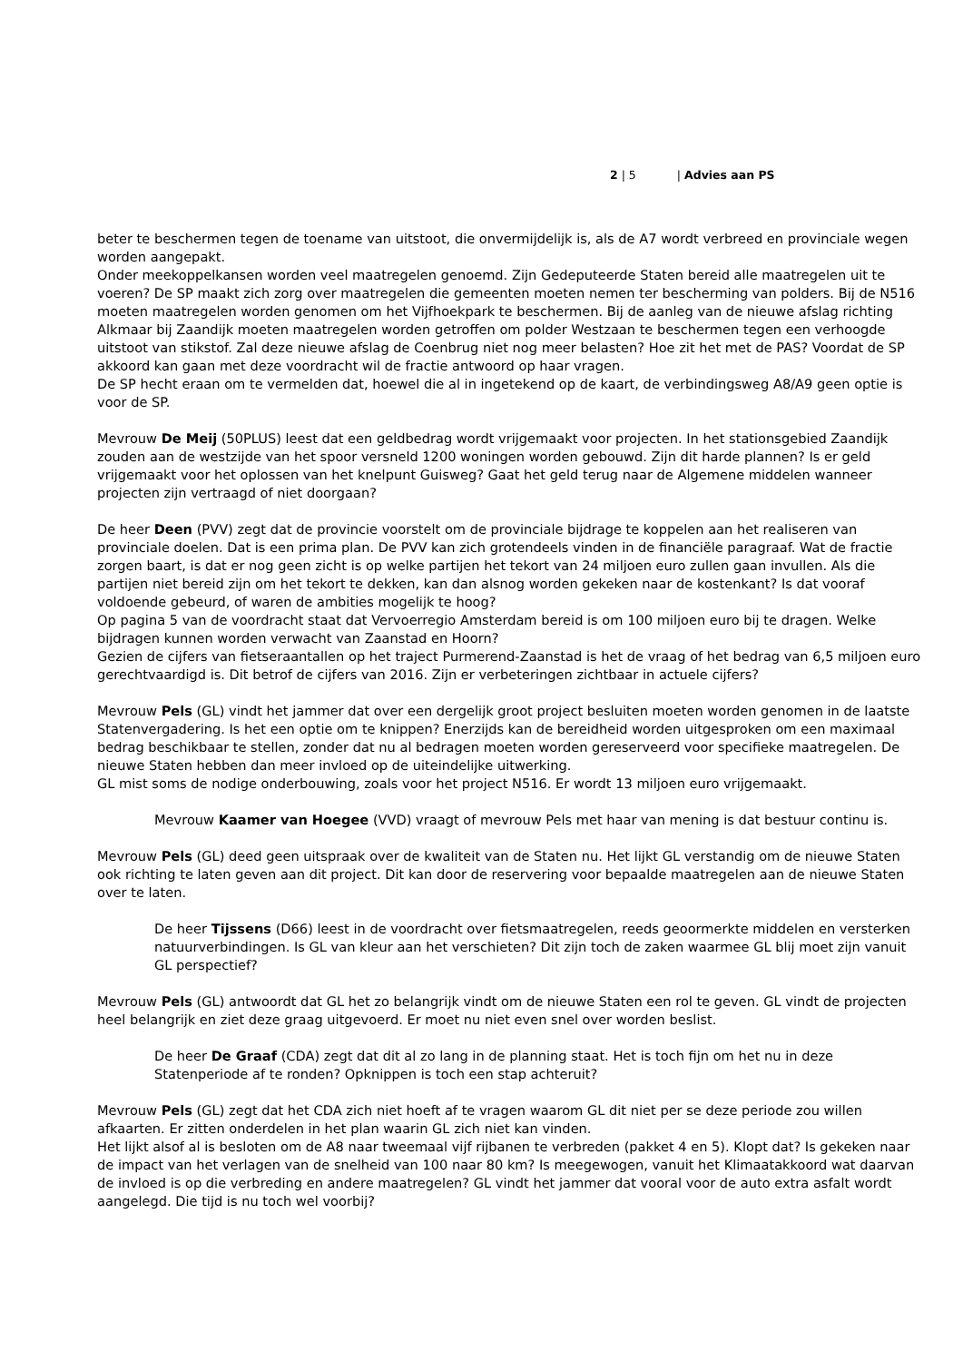2 | 5 | Advies aan PS
beter te beschermen tegen de toename van uitstoot, die onvermijdelijk is, als de A7 wordt verbreed en provinciale wegen worden aangepakt.
Onder meekoppelkansen worden veel maatregelen genoemd. Zijn Gedeputeerde Staten bereid alle maatregelen uit te voeren? De SP maakt zich zorg over maatregelen die gemeenten moeten nemen ter bescherming van polders. Bij de N516 moeten maatregelen worden genomen om het Vijfhoekpark te beschermen. Bij de aanleg van de nieuwe afslag richting Alkmaar bij Zaandijk moeten maatregelen worden getroffen om polder Westzaan te beschermen tegen een verhoogde uitstoot van stikstof. Zal deze nieuwe afslag de Coenbrug niet nog meer belasten? Hoe zit het met de PAS? Voordat de SP akkoord kan gaan met deze voordracht wil de fractie antwoord op haar vragen.
De SP hecht eraan om te vermelden dat, hoewel die al in ingetekend op de kaart, de verbindingsweg A8/A9 geen optie is voor de SP.
Mevrouw De Meij (50PLUS) leest dat een geldbedrag wordt vrijgemaakt voor projecten. In het stationsgebied Zaandijk zouden aan de westzijde van het spoor versneld 1200 woningen worden gebouwd. Zijn dit harde plannen? Is er geld vrijgemaakt voor het oplossen van het knelpunt Guisweg? Gaat het geld terug naar de Algemene middelen wanneer projecten zijn vertraagd of niet doorgaan?
De heer Deen (PVV) zegt dat de provincie voorstelt om de provinciale bijdrage te koppelen aan het realiseren van provinciale doelen. Dat is een prima plan. De PVV kan zich grotendeels vinden in de financiële paragraaf. Wat de fractie zorgen baart, is dat er nog geen zicht is op welke partijen het tekort van 24 miljoen euro zullen gaan invullen. Als die partijen niet bereid zijn om het tekort te dekken, kan dan alsnog worden gekeken naar de kostenkant? Is dat vooraf voldoende gebeurd, of waren de ambities mogelijk te hoog?
Op pagina 5 van de voordracht staat dat Vervoerregio Amsterdam bereid is om 100 miljoen euro bij te dragen. Welke bijdragen kunnen worden verwacht van Zaanstad en Hoorn?
Gezien de cijfers van fietseraantallen op het traject Purmerend-Zaanstad is het de vraag of het bedrag van 6,5 miljoen euro gerechtvaardigd is. Dit betrof de cijfers van 2016. Zijn er verbeteringen zichtbaar in actuele cijfers?
Mevrouw Pels (GL) vindt het jammer dat over een dergelijk groot project besluiten moeten worden genomen in de laatste Statenvergadering. Is het een optie om te knippen? Enerzijds kan de bereidheid worden uitgesproken om een maximaal bedrag beschikbaar te stellen, zonder dat nu al bedragen moeten worden gereserveerd voor specifieke maatregelen. De nieuwe Staten hebben dan meer invloed op de uiteindelijke uitwerking.
GL mist soms de nodige onderbouwing, zoals voor het project N516. Er wordt 13 miljoen euro vrijgemaakt.
Mevrouw Kaamer van Hoegee (VVD) vraagt of mevrouw Pels met haar van mening is dat bestuur continu is.
Mevrouw Pels (GL) deed geen uitspraak over de kwaliteit van de Staten nu. Het lijkt GL verstandig om de nieuwe Staten ook richting te laten geven aan dit project. Dit kan door de reservering voor bepaalde maatregelen aan de nieuwe Staten over te laten.
De heer Tijssens (D66) leest in de voordracht over fietsmaatregelen, reeds geoormerkte middelen en versterken natuurverbindingen. Is GL van kleur aan het verschieten? Dit zijn toch de zaken waarmee GL blij moet zijn vanuit GL perspectief?
Mevrouw Pels (GL) antwoordt dat GL het zo belangrijk vindt om de nieuwe Staten een rol te geven. GL vindt de projecten heel belangrijk en ziet deze graag uitgevoerd. Er moet nu niet even snel over worden beslist.
De heer De Graaf (CDA) zegt dat dit al zo lang in de planning staat. Het is toch fijn om het nu in deze Statenperiode af te ronden? Opknippen is toch een stap achteruit?
Mevrouw Pels (GL) zegt dat het CDA zich niet hoeft af te vragen waarom GL dit niet per se deze periode zou willen afkaarten. Er zitten onderdelen in het plan waarin GL zich niet kan vinden.
Het lijkt alsof al is besloten om de A8 naar tweemaal vijf rijbanen te verbreden (pakket 4 en 5). Klopt dat? Is gekeken naar de impact van het verlagen van de snelheid van 100 naar 80 km? Is meegewogen, vanuit het Klimaatakkoord wat daarvan de invloed is op die verbreding en andere maatregelen? GL vindt het jammer dat vooral voor de auto extra asfalt wordt aangelegd. Die tijd is nu toch wel voorbij?